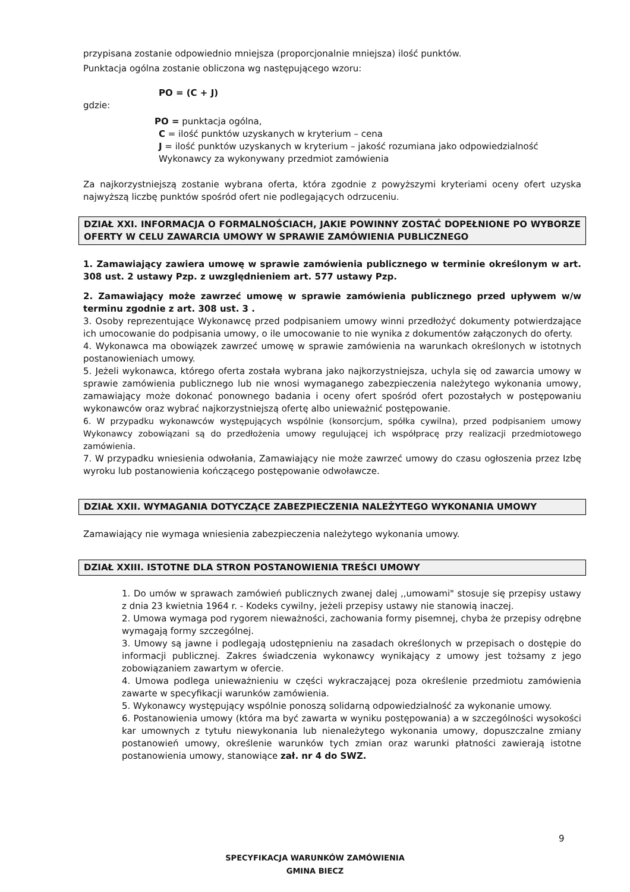przypisana zostanie odpowiednio mniejsza (proporcjonalnie mniejsza) ilość punktów.
Punktacja ogólna zostanie obliczona wg następującego wzoru:
PO = (C + J)
gdzie:
PO = punktacja ogólna,
C = ilość punktów uzyskanych w kryterium – cena
J = ilość punktów uzyskanych w kryterium – jakość rozumiana jako odpowiedzialność Wykonawcy za wykonywany przedmiot zamówienia
Za najkorzystniejszą zostanie wybrana oferta, która zgodnie z powyższymi kryteriami oceny ofert uzyska najwyższą liczbę punktów spośród ofert nie podlegających odrzuceniu.
DZIAŁ XXI. INFORMACJA O FORMALNOŚCIACH, JAKIE POWINNY ZOSTAĆ DOPEŁNIONE PO WYBORZE OFERTY W CELU ZAWARCIA UMOWY W SPRAWIE ZAMÓWIENIA PUBLICZNEGO
1. Zamawiający zawiera umowę w sprawie zamówienia publicznego w terminie określonym w art. 308 ust. 2 ustawy Pzp. z uwzględnieniem art. 577 ustawy Pzp.
2. Zamawiający może zawrzeć umowę w sprawie zamówienia publicznego przed upływem w/w terminu zgodnie z art. 308 ust. 3 .
3. Osoby reprezentujące Wykonawcę przed podpisaniem umowy winni przedłożyć dokumenty potwierdzające ich umocowanie do podpisania umowy, o ile umocowanie to nie wynika z dokumentów załączonych do oferty.
4. Wykonawca ma obowiązek zawrzeć umowę w sprawie zamówienia na warunkach określonych w istotnych postanowieniach umowy.
5. Jeżeli wykonawca, którego oferta została wybrana jako najkorzystniejsza, uchyla się od zawarcia umowy w sprawie zamówienia publicznego lub nie wnosi wymaganego zabezpieczenia należytego wykonania umowy, zamawiający może dokonać ponownego badania i oceny ofert spośród ofert pozostałych w postępowaniu wykonawców oraz wybrać najkorzystniejszą ofertę albo unieważnić postępowanie.
6. W przypadku wykonawców występujących wspólnie (konsorcjum, spółka cywilna), przed podpisaniem umowy Wykonawcy zobowiązani są do przedłożenia umowy regulującej ich współpracę przy realizacji przedmiotowego zamówienia.
7. W przypadku wniesienia odwołania, Zamawiający nie może zawrzeć umowy do czasu ogłoszenia przez Izbę wyroku lub postanowienia kończącego postępowanie odwoławcze.
DZIAŁ XXII. WYMAGANIA DOTYCZĄCE ZABEZPIECZENIA NALEŻYTEGO WYKONANIA UMOWY
Zamawiający nie wymaga wniesienia zabezpieczenia należytego wykonania umowy.
DZIAŁ XXIII. ISTOTNE DLA STRON POSTANOWIENIA TREŚCI UMOWY
1. Do umów w sprawach zamówień publicznych zwanej dalej ,,umowami" stosuje się przepisy ustawy z dnia 23 kwietnia 1964 r. - Kodeks cywilny, jeżeli przepisy ustawy nie stanowią inaczej.
2. Umowa wymaga pod rygorem nieważności, zachowania formy pisemnej, chyba że przepisy odrębne wymagają formy szczególnej.
3. Umowy są jawne i podlegają udostępnieniu na zasadach określonych w przepisach o dostępie do informacji publicznej. Zakres świadczenia wykonawcy wynikający z umowy jest tożsamy z jego zobowiązaniem zawartym w ofercie.
4. Umowa podlega unieważnieniu w części wykraczającej poza określenie przedmiotu zamówienia zawarte w specyfikacji warunków zamówienia.
5. Wykonawcy występujący wspólnie ponoszą solidarną odpowiedzialność za wykonanie umowy.
6. Postanowienia umowy (która ma być zawarta w wyniku postępowania) a w szczególności wysokości kar umownych z tytułu niewykonania lub nienależytego wykonania umowy, dopuszczalne zmiany postanowień umowy, określenie warunków tych zmian oraz warunki płatności zawierają istotne postanowienia umowy, stanowiące zał. nr 4 do SWZ.
9
SPECYFIKACJA WARUNKÓW ZAMÓWIENIA
GMINA BIECZ